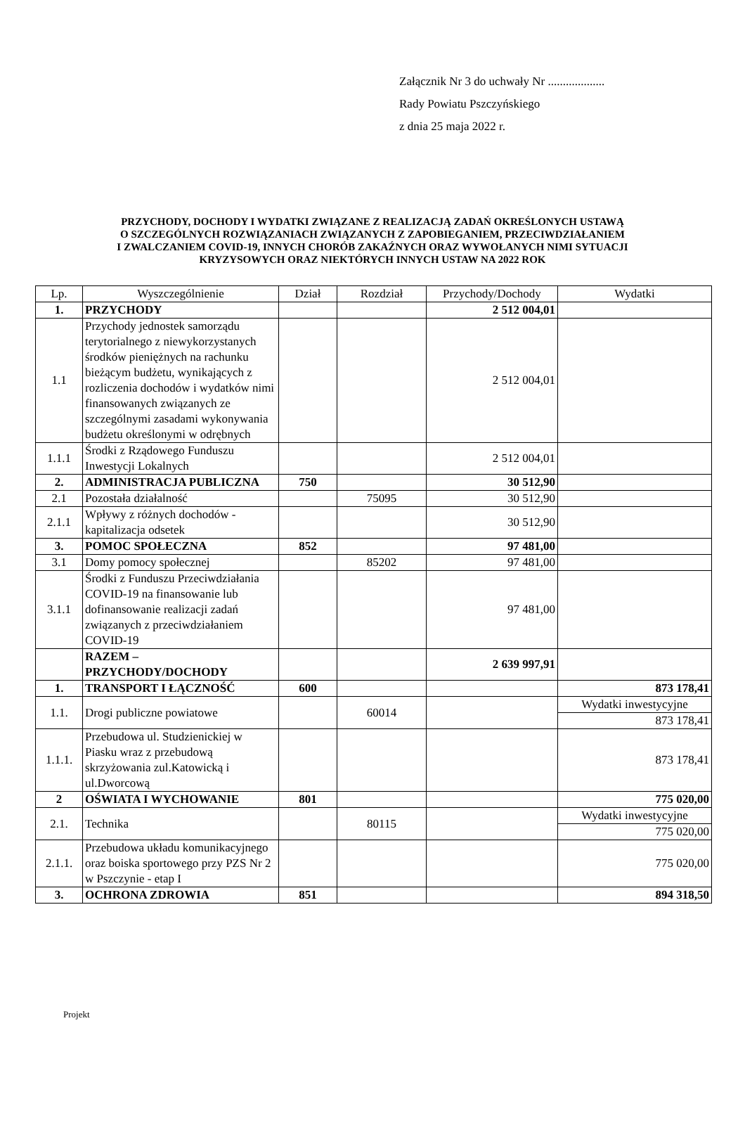Załącznik Nr 3 do uchwały Nr ...................
Rady Powiatu Pszczyńskiego
z dnia 25 maja 2022 r.
PRZYCHODY, DOCHODY I WYDATKI ZWIĄZANE Z REALIZACJĄ ZADAŃ OKREŚLONYCH USTAWĄ
O SZCZEGÓLNYCH ROZWIĄZANIACH ZWIĄZANYCH Z ZAPOBIEGANIEM, PRZECIWDZIAŁANIEM
I ZWALCZANIEM COVID-19, INNYCH CHORÓB ZAKAŹNYCH ORAZ WYWOŁANYCH NIMI SYTUACJI
KRYZYSOWYCH ORAZ NIEKTÓRYCH INNYCH USTAW NA 2022 ROK
| Lp. | Wyszczególnienie | Dział | Rozdział | Przychody/Dochody | Wydatki |
| --- | --- | --- | --- | --- | --- |
| 1. | PRZYCHODY | | | 2 512 004,01 | |
| 1.1 | Przychody jednostek samorządu terytorialnego z niewykorzystanych środków pieniężnych na rachunku bieżącym budżetu, wynikających z rozliczenia dochodów i wydatków nimi finansowanych związanych ze szczególnymi zasadami wykonywania budżetu określonymi w odrębnych | | | 2 512 004,01 | |
| 1.1.1 | Środki z Rządowego Funduszu Inwestycji Lokalnych | | | 2 512 004,01 | |
| 2. | ADMINISTRACJA PUBLICZNA | 750 | | 30 512,90 | |
| 2.1 | Pozostała działalność | | 75095 | 30 512,90 | |
| 2.1.1 | Wpływy z różnych dochodów - kapitalizacja odsetek | | | 30 512,90 | |
| 3. | POMOC SPOŁECZNA | 852 | | 97 481,00 | |
| 3.1 | Domy pomocy społecznej | | 85202 | 97 481,00 | |
| 3.1.1 | Środki z Funduszu Przeciwdziałania COVID-19 na finansowanie lub dofinansowanie realizacji zadań związanych z przeciwdziałaniem COVID-19 | | | 97 481,00 | |
| | RAZEM – PRZYCHODY/DOCHODY | | | 2 639 997,91 | |
| 1. | TRANSPORT I ŁĄCZNOŚĆ | 600 | | | 873 178,41 |
| 1.1. | Drogi publiczne powiatowe | | 60014 | | Wydatki inwestycyjne 873 178,41 |
| 1.1.1. | Przebudowa ul. Studzienickiej w Piasku wraz z przebudową skrzyżowania zul.Katowicką i ul.Dworcową | | | | 873 178,41 |
| 2 | OŚWIATA I WYCHOWANIE | 801 | | | 775 020,00 |
| 2.1. | Technika | | 80115 | | Wydatki inwestycyjne 775 020,00 |
| 2.1.1. | Przebudowa układu komunikacyjnego oraz boiska sportowego przy PZS Nr 2 w Pszczynie - etap I | | | | 775 020,00 |
| 3. | OCHRONA ZDROWIA | 851 | | | 894 318,50 |
Projekt